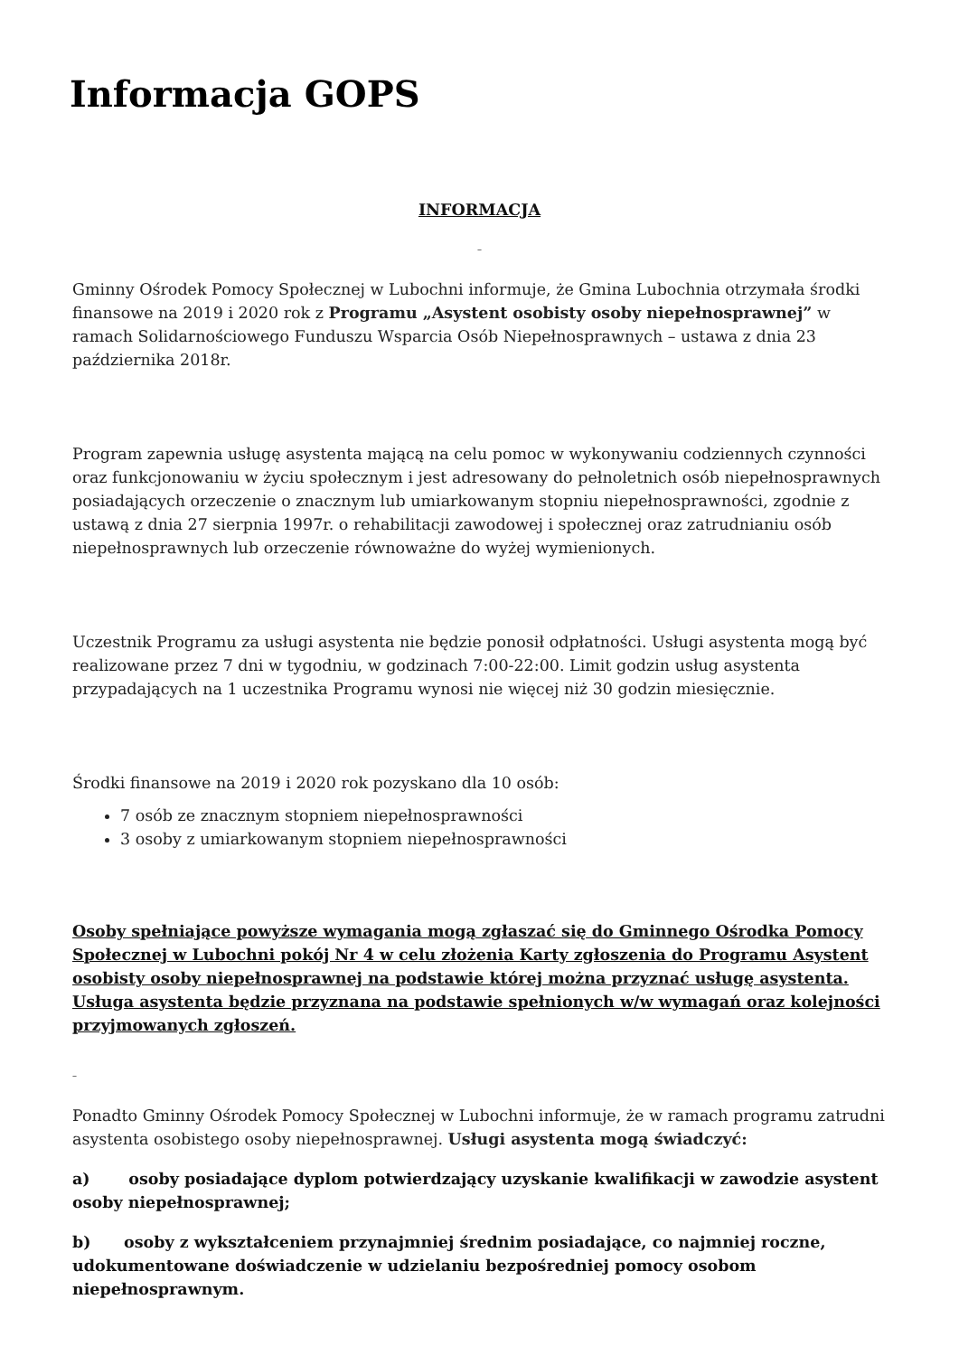Informacja GOPS
INFORMACJA
–
Gminny Ośrodek Pomocy Społecznej w Lubochni informuje, że Gmina Lubochnia otrzymała środki finansowe na 2019 i 2020 rok z Programu „Asystent osobisty osoby niepełnosprawnej” w ramach Solidarnościowego Funduszu Wsparcia Osób Niepełnosprawnych – ustawa z dnia 23 października 2018r.
Program zapewnia usługę asystenta mającą na celu pomoc w wykonywaniu codziennych czynności oraz funkcjonowaniu w życiu społecznym i jest adresowany do pełnoletnich osób niepełnosprawnych posiadających orzeczenie o znacznym lub umiarkowanym stopniu niepełnosprawności, zgodnie z ustawą z dnia 27 sierpnia 1997r. o rehabilitacji zawodowej i społecznej oraz zatrudnianiu osób niepełnosprawnych lub orzeczenie równoważne do wyżej wymienionych.
Uczestnik Programu za usługi asystenta nie będzie ponosił odpłatności. Usługi asystenta mogą być realizowane przez 7 dni w tygodniu, w godzinach 7:00-22:00. Limit godzin usług asystenta przypadających na 1 uczestnika Programu wynosi nie więcej niż 30 godzin miesięcznie.
Środki finansowe na 2019 i 2020 rok pozyskano dla 10 osób:
7 osób ze znacznym stopniem niepełnosprawności
3 osoby z umiarkowanym stopniem niepełnosprawności
Osoby spełniające powyższe wymagania mogą zgłaszać się do Gminnego Ośrodka Pomocy Społecznej w Lubochni pokój Nr 4 w celu złożenia Karty zgłoszenia do Programu Asystent osobisty osoby niepełnosprawnej na podstawie której można przyznać usługę asystenta. Usługa asystenta będzie przyznana na podstawie spełnionych w/w wymagań oraz kolejności przyjmowanych zgłoszeń.
–
Ponadto Gminny Ośrodek Pomocy Społecznej w Lubochni informuje, że w ramach programu zatrudni asystenta osobistego osoby niepełnosprawnej. Usługi asystenta mogą świadczyć:
a) osoby posiadające dyplom potwierdzający uzyskanie kwalifikacji w zawodzie asystent osoby niepełnosprawnej;
b) osoby z wykształceniem przynajmniej średnim posiadające, co najmniej roczne, udokumentowane doświadczenie w udzielaniu bezpośredniej pomocy osobom niepełnosprawnym.